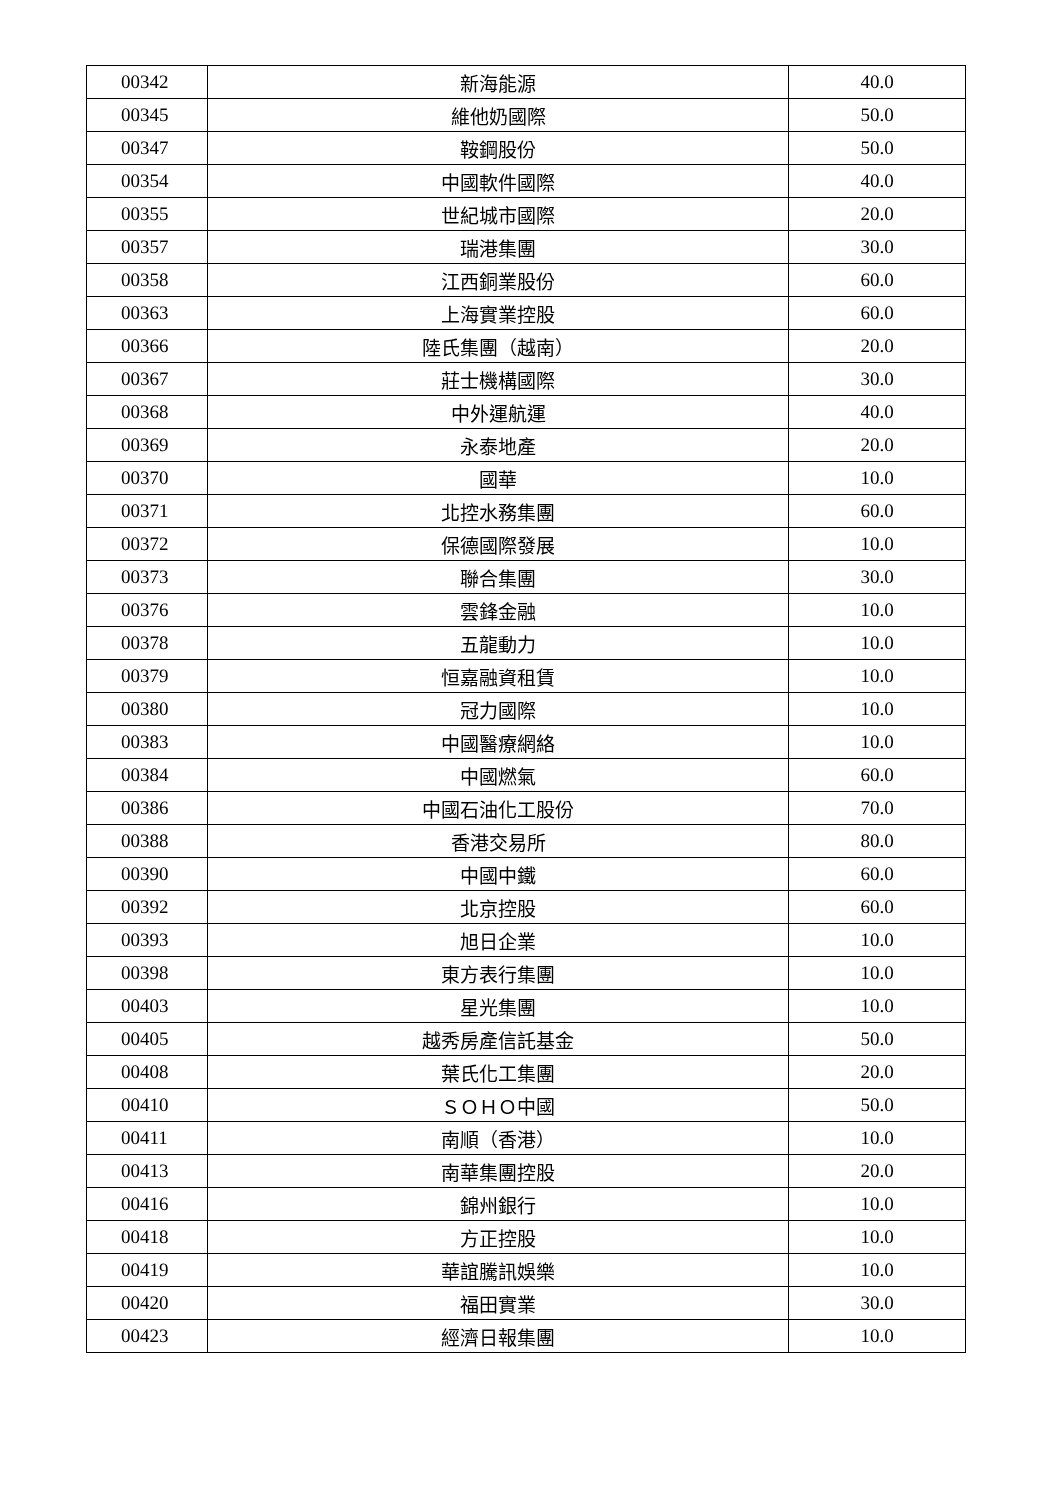| 00342 | 新海能源 | 40.0 |
| 00345 | 維他奶國際 | 50.0 |
| 00347 | 鞍鋼股份 | 50.0 |
| 00354 | 中國軟件國際 | 40.0 |
| 00355 | 世紀城市國際 | 20.0 |
| 00357 | 瑞港集團 | 30.0 |
| 00358 | 江西銅業股份 | 60.0 |
| 00363 | 上海實業控股 | 60.0 |
| 00366 | 陸氏集團（越南） | 20.0 |
| 00367 | 莊士機構國際 | 30.0 |
| 00368 | 中外運航運 | 40.0 |
| 00369 | 永泰地產 | 20.0 |
| 00370 | 國華 | 10.0 |
| 00371 | 北控水務集團 | 60.0 |
| 00372 | 保德國際發展 | 10.0 |
| 00373 | 聯合集團 | 30.0 |
| 00376 | 雲鋒金融 | 10.0 |
| 00378 | 五龍動力 | 10.0 |
| 00379 | 恒嘉融資租賃 | 10.0 |
| 00380 | 冠力國際 | 10.0 |
| 00383 | 中國醫療網絡 | 10.0 |
| 00384 | 中國燃氣 | 60.0 |
| 00386 | 中國石油化工股份 | 70.0 |
| 00388 | 香港交易所 | 80.0 |
| 00390 | 中國中鐵 | 60.0 |
| 00392 | 北京控股 | 60.0 |
| 00393 | 旭日企業 | 10.0 |
| 00398 | 東方表行集團 | 10.0 |
| 00403 | 星光集團 | 10.0 |
| 00405 | 越秀房產信託基金 | 50.0 |
| 00408 | 葉氏化工集團 | 20.0 |
| 00410 | ＳＯＨＯ中國 | 50.0 |
| 00411 | 南順（香港） | 10.0 |
| 00413 | 南華集團控股 | 20.0 |
| 00416 | 錦州銀行 | 10.0 |
| 00418 | 方正控股 | 10.0 |
| 00419 | 華誼騰訊娛樂 | 10.0 |
| 00420 | 福田實業 | 30.0 |
| 00423 | 經濟日報集團 | 10.0 |